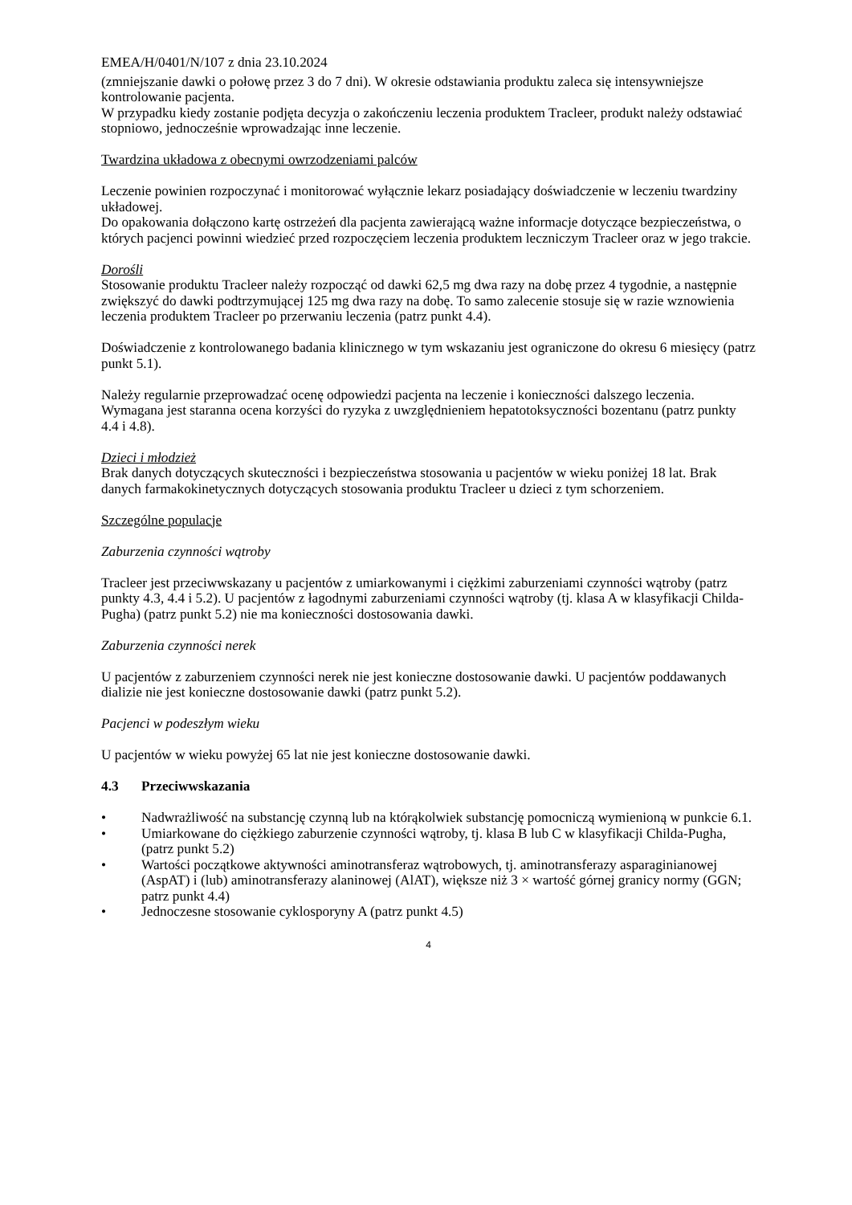EMEA/H/0401/N/107 z dnia 23.10.2024
(zmniejszanie dawki o połowę przez 3 do 7 dni). W okresie odstawiania produktu zaleca się intensywniejsze kontrolowanie pacjenta.
W przypadku kiedy zostanie podjęta decyzja o zakończeniu leczenia produktem Tracleer, produkt należy odstawiać stopniowo, jednocześnie wprowadzając inne leczenie.
Twardzina układowa z obecnymi owrzodzeniami palców
Leczenie powinien rozpoczynać i monitorować wyłącznie lekarz posiadający doświadczenie w leczeniu twardziny układowej.
Do opakowania dołączono kartę ostrzeżeń dla pacjenta zawierającą ważne informacje dotyczące bezpieczeństwa, o których pacjenci powinni wiedzieć przed rozpoczęciem leczenia produktem leczniczym Tracleer oraz w jego trakcie.
Dorośli
Stosowanie produktu Tracleer należy rozpocząć od dawki 62,5 mg dwa razy na dobę przez 4 tygodnie, a następnie zwiększyć do dawki podtrzymującej 125 mg dwa razy na dobę. To samo zalecenie stosuje się w razie wznowienia leczenia produktem Tracleer po przerwaniu leczenia (patrz punkt 4.4).
Doświadczenie z kontrolowanego badania klinicznego w tym wskazaniu jest ograniczone do okresu 6 miesięcy (patrz punkt 5.1).
Należy regularnie przeprowadzać ocenę odpowiedzi pacjenta na leczenie i konieczności dalszego leczenia. Wymagana jest staranna ocena korzyści do ryzyka z uwzględnieniem hepatotoksyczności bozentanu (patrz punkty 4.4 i 4.8).
Dzieci i młodzież
Brak danych dotyczących skuteczności i bezpieczeństwa stosowania u pacjentów w wieku poniżej 18 lat. Brak danych farmakokinetycznych dotyczących stosowania produktu Tracleer u dzieci z tym schorzeniem.
Szczególne populacje
Zaburzenia czynności wątroby
Tracleer jest przeciwwskazany u pacjentów z umiarkowanymi i ciężkimi zaburzeniami czynności wątroby (patrz punkty 4.3, 4.4 i 5.2). U pacjentów z łagodnymi zaburzeniami czynności wątroby (tj. klasa A w klasyfikacji Childa-Pugha) (patrz punkt 5.2) nie ma konieczności dostosowania dawki.
Zaburzenia czynności nerek
U pacjentów z zaburzeniem czynności nerek nie jest konieczne dostosowanie dawki. U pacjentów poddawanych dializie nie jest konieczne dostosowanie dawki (patrz punkt 5.2).
Pacjenci w podeszłym wieku
U pacjentów w wieku powyżej 65 lat nie jest konieczne dostosowanie dawki.
4.3 Przeciwwskazania
• Nadwrażliwość na substancję czynną lub na którąkolwiek substancję pomocniczą wymienioną w punkcie 6.1.
• Umiarkowane do ciężkiego zaburzenie czynności wątroby, tj. klasa B lub C w klasyfikacji Childa-Pugha, (patrz punkt 5.2)
• Wartości początkowe aktywności aminotransferaz wątrobowych, tj. aminotransferazy asparaginianowej (AspAT) i (lub) aminotransferazy alaninowej (AlAT), większe niż 3 × wartość górnej granicy normy (GGN; patrz punkt 4.4)
• Jednoczesne stosowanie cyklosporyny A (patrz punkt 4.5)
4